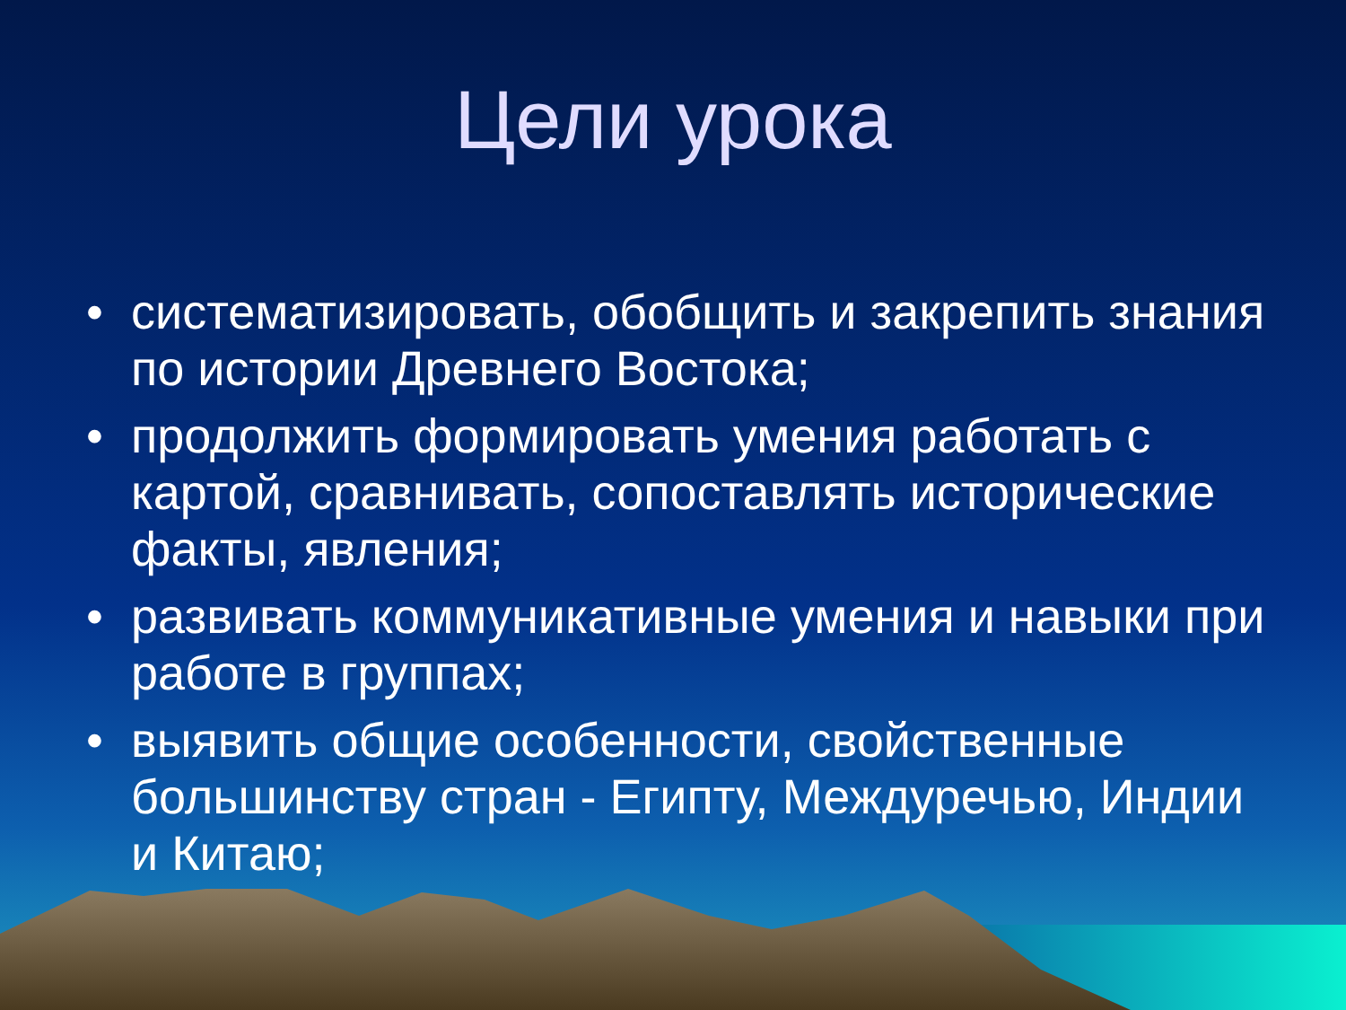Цели урока
• систематизировать, обобщить и закрепить знания по истории Древнего Востока;
• продолжить формировать умения работать с картой, сравнивать, сопоставлять исторические факты, явления;
• развивать коммуникативные умения и навыки при работе в группах;
• выявить общие особенности, свойственные большинству стран - Египту, Междуречью, Индии и Китаю;